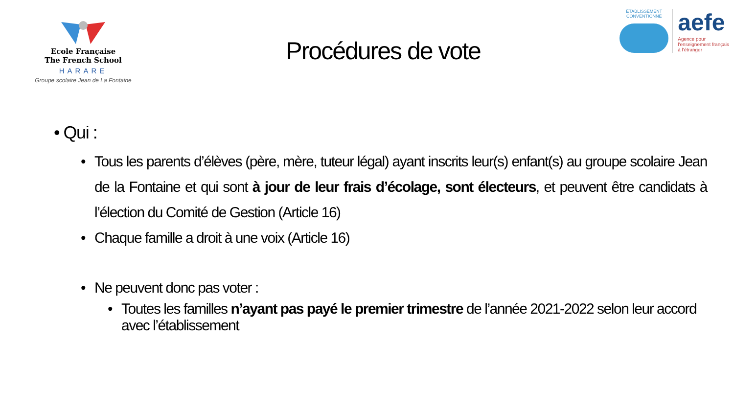Ecole Française
The French School
HARARE
Groupe scolaire Jean de La Fontaine
Procédures de vote
ÉTABLISSEMENT
CONVENTIONNÉ
aefe
Agence pour
l'enseignement français
à l'étranger
• Qui :
• Tous les parents d’élèves (père, mère, tuteur légal) ayant inscrits leur(s) enfant(s) au groupe scolaire Jean de la Fontaine et qui sont à jour de leur frais d’écolage, sont électeurs, et peuvent être candidats à l’élection du Comité de Gestion (Article 16)
• Chaque famille a droit à une voix (Article 16)
• Ne peuvent donc pas voter :
• Toutes les familles n’ayant pas payé le premier trimestre de l’année 2021-2022 selon leur accord avec l’établissement